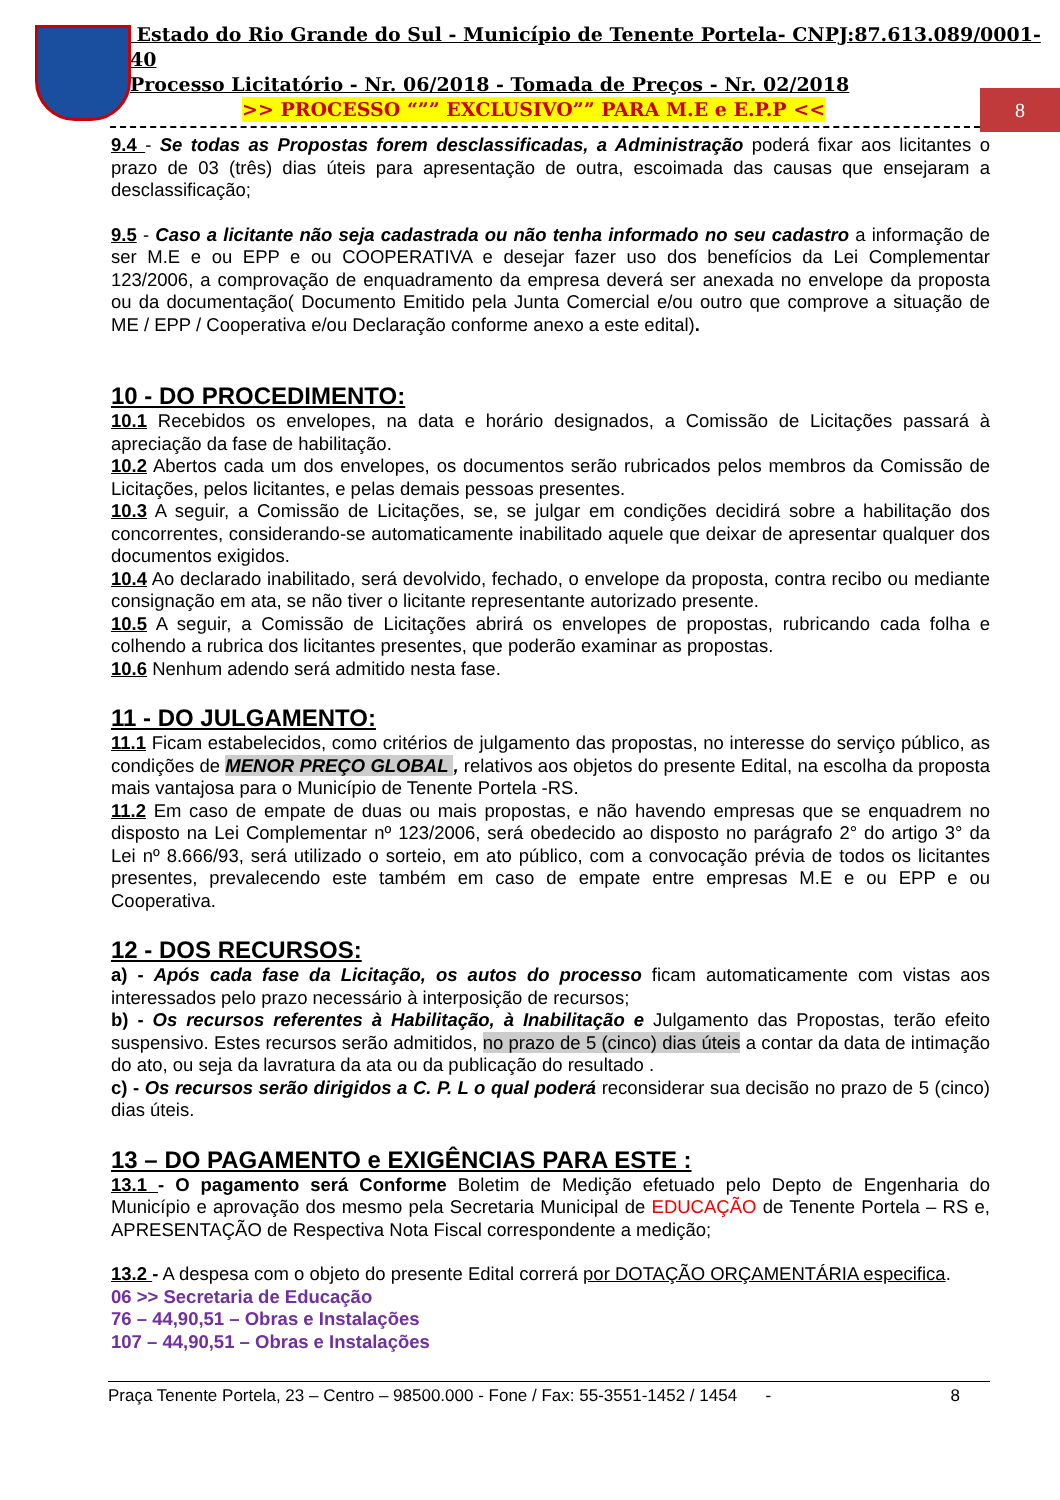8
Estado do Rio Grande do Sul - Município de Tenente Portela- CNPJ:87.613.089/0001-40
Processo Licitatório - Nr. 06/2018 - Tomada de Preços - Nr. 02/2018
>> PROCESSO “”” EXCLUSIVO”” PARA M.E e E.P.P <<
9.4 - Se todas as Propostas forem desclassificadas, a Administração poderá fixar aos licitantes o prazo de 03 (três) dias úteis para apresentação de outra, escoimada das causas que ensejaram a desclassificação;
9.5 - Caso a licitante não seja cadastrada ou não tenha informado no seu cadastro a informação de ser M.E e ou EPP e ou COOPERATIVA e desejar fazer uso dos benefícios da Lei Complementar 123/2006, a comprovação de enquadramento da empresa deverá ser anexada no envelope da proposta ou da documentação( Documento Emitido pela Junta Comercial e/ou outro que comprove a situação de ME / EPP / Cooperativa e/ou Declaração conforme anexo a este edital).
10 - DO PROCEDIMENTO:
10.1 Recebidos os envelopes, na data e horário designados, a Comissão de Licitações passará à apreciação da fase de habilitação.
10.2 Abertos cada um dos envelopes, os documentos serão rubricados pelos membros da Comissão de Licitações, pelos licitantes, e pelas demais pessoas presentes.
10.3 A seguir, a Comissão de Licitações, se, se julgar em condições decidirá sobre a habilitação dos concorrentes, considerando-se automaticamente inabilitado aquele que deixar de apresentar qualquer dos documentos exigidos.
10.4 Ao declarado inabilitado, será devolvido, fechado, o envelope da proposta, contra recibo ou mediante consignação em ata, se não tiver o licitante representante autorizado presente.
10.5 A seguir, a Comissão de Licitações abrirá os envelopes de propostas, rubricando cada folha e colhendo a rubrica dos licitantes presentes, que poderão examinar as propostas.
10.6 Nenhum adendo será admitido nesta fase.
11 - DO JULGAMENTO:
11.1 Ficam estabelecidos, como critérios de julgamento das propostas, no interesse do serviço público, as condições de MENOR PREÇO GLOBAL , relativos aos objetos do presente Edital, na escolha da proposta mais vantajosa para o Município de Tenente Portela -RS.
11.2 Em caso de empate de duas ou mais propostas, e não havendo empresas que se enquadrem no disposto na Lei Complementar nº 123/2006, será obedecido ao disposto no parágrafo 2° do artigo 3° da Lei nº 8.666/93, será utilizado o sorteio, em ato público, com a convocação prévia de todos os licitantes presentes, prevalecendo este também em caso de empate entre empresas M.E e ou EPP e ou Cooperativa.
12 - DOS RECURSOS:
a) - Após cada fase da Licitação, os autos do processo ficam automaticamente com vistas aos interessados pelo prazo necessário à interposição de recursos;
b) - Os recursos referentes à Habilitação, à Inabilitação e Julgamento das Propostas, terão efeito suspensivo. Estes recursos serão admitidos, no prazo de 5 (cinco) dias úteis a contar da data de intimação do ato, ou seja da lavratura da ata ou da publicação do resultado .
c) - Os recursos serão dirigidos a C. P. L o qual poderá reconsiderar sua decisão no prazo de 5 (cinco) dias úteis.
13 – DO PAGAMENTO e EXIGÊNCIAS PARA ESTE :
13.1 - O pagamento será Conforme Boletim de Medição efetuado pelo Depto de Engenharia do Município e aprovação dos mesmo pela Secretaria Municipal de EDUCAÇÃO de Tenente Portela – RS e, APRESENTAÇÃO de Respectiva Nota Fiscal correspondente a medição;
13.2 - A despesa com o objeto do presente Edital correrá por DOTAÇÃO ORÇAMENTÁRIA especifica.
06 >> Secretaria de Educação
76 – 44,90,51 – Obras e Instalações
107 – 44,90,51 – Obras e Instalações
Praça Tenente Portela, 23 – Centro – 98500.000 - Fone / Fax: 55-3551-1452 / 1454 - 8